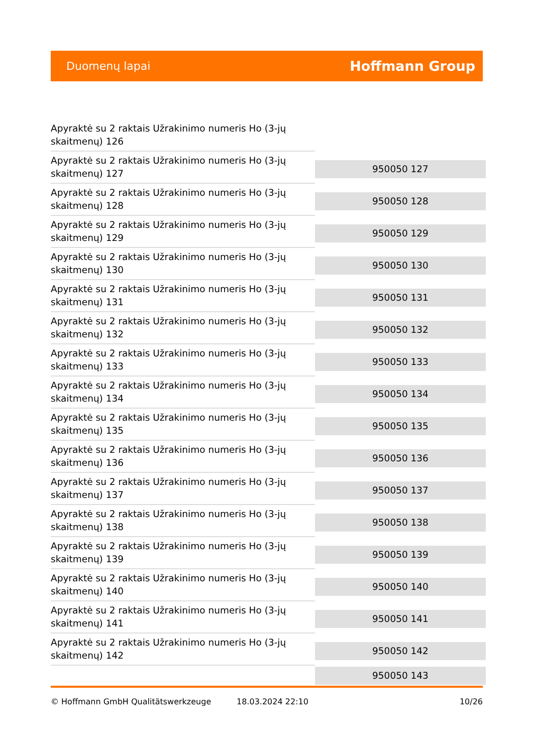Duomenų lapai Hoffmann Group
| Apyraktė su 2 raktais Užrakinimo numeris Ho (3-jų skaitmenų) 126 | |
| Apyraktė su 2 raktais Užrakinimo numeris Ho (3-jų skaitmenų) 127 | 950050 127 |
| Apyraktė su 2 raktais Užrakinimo numeris Ho (3-jų skaitmenų) 128 | 950050 128 |
| Apyraktė su 2 raktais Užrakinimo numeris Ho (3-jų skaitmenų) 129 | 950050 129 |
| Apyraktė su 2 raktais Užrakinimo numeris Ho (3-jų skaitmenų) 130 | 950050 130 |
| Apyraktė su 2 raktais Užrakinimo numeris Ho (3-jų skaitmenų) 131 | 950050 131 |
| Apyraktė su 2 raktais Užrakinimo numeris Ho (3-jų skaitmenų) 132 | 950050 132 |
| Apyraktė su 2 raktais Užrakinimo numeris Ho (3-jų skaitmenų) 133 | 950050 133 |
| Apyraktė su 2 raktais Užrakinimo numeris Ho (3-jų skaitmenų) 134 | 950050 134 |
| Apyraktė su 2 raktais Užrakinimo numeris Ho (3-jų skaitmenų) 135 | 950050 135 |
| Apyraktė su 2 raktais Užrakinimo numeris Ho (3-jų skaitmenų) 136 | 950050 136 |
| Apyraktė su 2 raktais Užrakinimo numeris Ho (3-jų skaitmenų) 137 | 950050 137 |
| Apyraktė su 2 raktais Užrakinimo numeris Ho (3-jų skaitmenų) 138 | 950050 138 |
| Apyraktė su 2 raktais Užrakinimo numeris Ho (3-jų skaitmenų) 139 | 950050 139 |
| Apyraktė su 2 raktais Užrakinimo numeris Ho (3-jų skaitmenų) 140 | 950050 140 |
| Apyraktė su 2 raktais Užrakinimo numeris Ho (3-jų skaitmenų) 141 | 950050 141 |
| Apyraktė su 2 raktais Užrakinimo numeris Ho (3-jų skaitmenų) 142 | 950050 142 |
| | 950050 143 |
© Hoffmann GmbH Qualitätswerkzeuge 18.03.2024 22:10 10/26